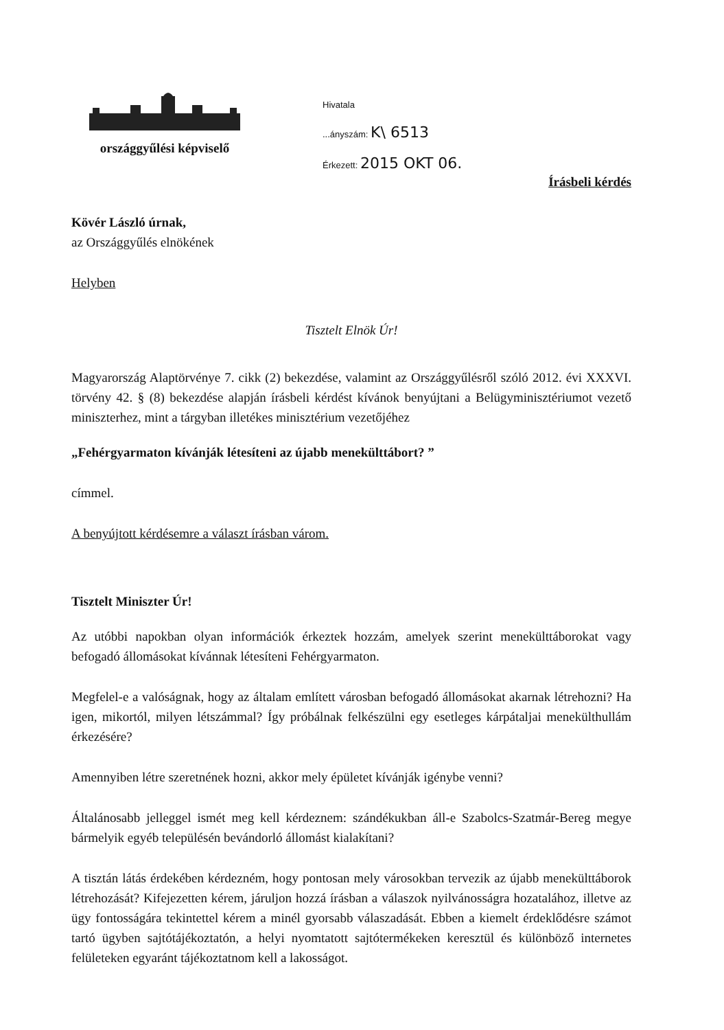országgyűlési képviselő
Hivatala
...ányszám: K\ 6513
Érkezett: 2015 OKT 06.
Írásbeli kérdés
Kövér László úrnak,
az Országgyűlés elnökének
Helyben
Tisztelt Elnök Úr!
Magyarország Alaptörvénye 7. cikk (2) bekezdése, valamint az Országgyűlésről szóló 2012. évi XXXVI. törvény 42. § (8) bekezdése alapján írásbeli kérdést kívánok benyújtani a Belügyminisztériumot vezető miniszterhez, mint a tárgyban illetékes minisztérium vezetőjéhez
„Fehérgyarmaton kívánják létesíteni az újabb menekülttábort? ”
címmel.
A benyújtott kérdésemre a választ írásban várom.
Tisztelt Miniszter Úr!
Az utóbbi napokban olyan információk érkeztek hozzám, amelyek szerint menekülttáborokat vagy befogadó állomásokat kívánnak létesíteni Fehérgyarmaton.
Megfelel-e a valóságnak, hogy az általam említett városban befogadó állomásokat akarnak létrehozni? Ha igen, mikortól, milyen létszámmal? Így próbálnak felkészülni egy esetleges kárpátaljai menekülthullám érkezésére?
Amennyiben létre szeretnének hozni, akkor mely épületet kívánják igénybe venni?
Általánosabb jelleggel ismét meg kell kérdeznem: szándékukban áll-e Szabolcs-Szatmár-Bereg megye bármelyik egyéb településén bevándorló állomást kialakítani?
A tisztán látás érdekében kérdezném, hogy pontosan mely városokban tervezik az újabb menekülttáborok létrehozását? Kifejezetten kérem, járuljon hozzá írásban a válaszok nyilvánosságra hozatalához, illetve az ügy fontosságára tekintettel kérem a minél gyorsabb válaszadását. Ebben a kiemelt érdeklődésre számot tartó ügyben sajtótájékoztatón, a helyi nyomtatott sajtótermékeken keresztül és különböző internetes felületeken egyaránt tájékoztatnom kell a lakosságot.